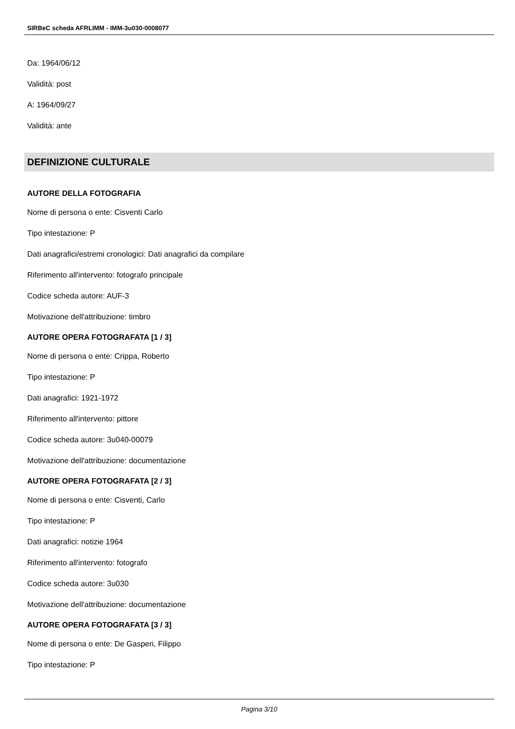SIRBeC scheda AFRLIMM - IMM-3u030-0008077
Da: 1964/06/12
Validità: post
A: 1964/09/27
Validità: ante
DEFINIZIONE CULTURALE
AUTORE DELLA FOTOGRAFIA
Nome di persona o ente: Cisventi Carlo
Tipo intestazione: P
Dati anagrafici/estremi cronologici: Dati anagrafici da compilare
Riferimento all'intervento: fotografo principale
Codice scheda autore: AUF-3
Motivazione dell'attribuzione: timbro
AUTORE OPERA FOTOGRAFATA [1 / 3]
Nome di persona o ente: Crippa, Roberto
Tipo intestazione: P
Dati anagrafici: 1921-1972
Riferimento all'intervento: pittore
Codice scheda autore: 3u040-00079
Motivazione dell'attribuzione: documentazione
AUTORE OPERA FOTOGRAFATA [2 / 3]
Nome di persona o ente: Cisventi, Carlo
Tipo intestazione: P
Dati anagrafici: notizie 1964
Riferimento all'intervento: fotografo
Codice scheda autore: 3u030
Motivazione dell'attribuzione: documentazione
AUTORE OPERA FOTOGRAFATA [3 / 3]
Nome di persona o ente: De Gasperi, Filippo
Tipo intestazione: P
Pagina 3/10